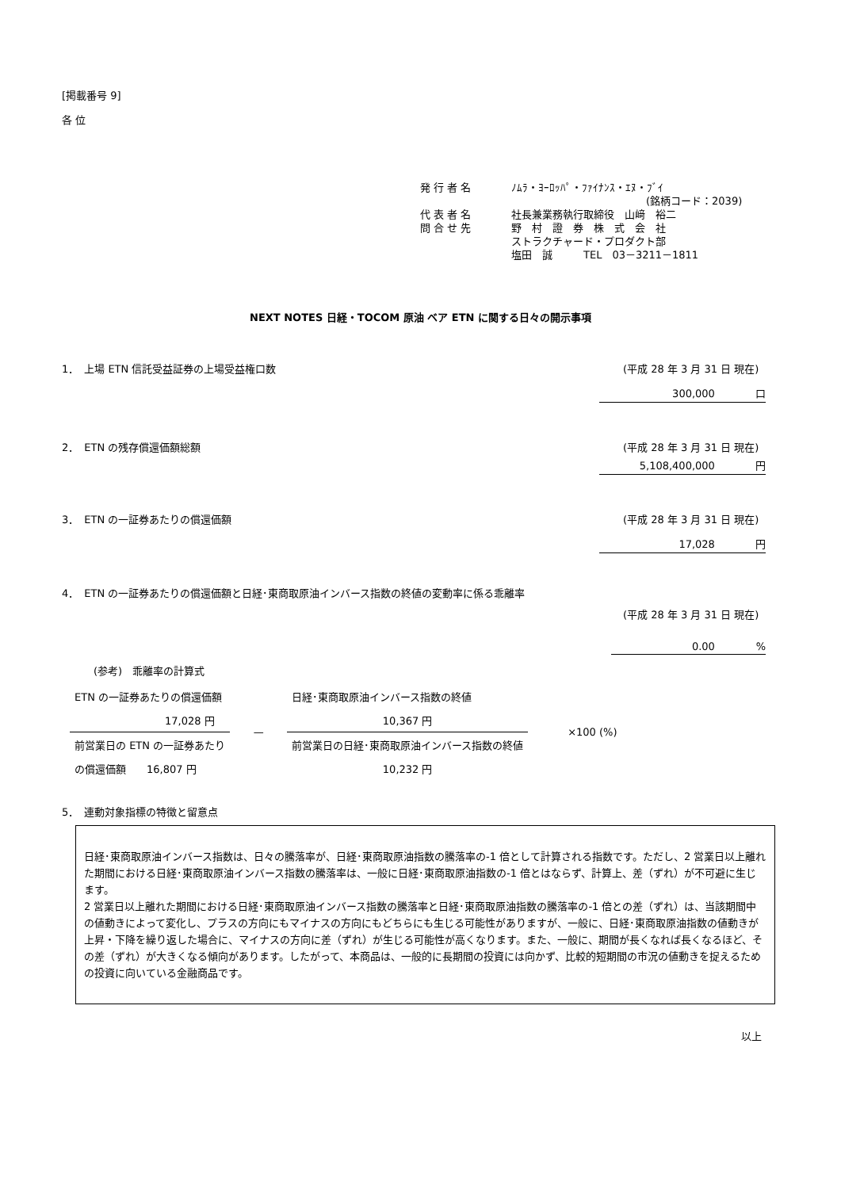[掲載番号 9]
各 位
発 行 者 名 ﾉﾑﾗ・ﾖｰﾛｯﾊﾟ・ﾌｧｲﾅﾝｽ・ｴﾇ・ﾌﾞｲ
(銘柄コード：2039)
代 表 者 名 社長兼業務執行取締役　山﨑　裕二
問 合 せ 先 野　村　證　券　株　式　会　社
ストラクチャード・プロダクト部
塩田　誠　　　TEL　03－3211－1811
NEXT NOTES 日経・TOCOM 原油 ベア ETN に関する日々の開示事項
1．　上場 ETN 信託受益証券の上場受益権口数 (平成 28 年 3 月 31 日 現在)
300,000 口
2．　ETN の残存償還価額総額 (平成 28 年 3 月 31 日 現在)
5,108,400,000 円
3．　ETN の一証券あたりの償還価額 (平成 28 年 3 月 31 日 現在)
17,028 円
4．　ETN の一証券あたりの償還価額と日経･東商取原油インバース指数の終値の変動率に係る乖離率
(平成 28 年 3 月 31 日 現在)
0.00 %
(参考)　乖離率の計算式
| ETN の一証券あたりの償還価額 | — | 日経･東商取原油インバース指数の終値 | ×100 (%) |
| 17,028 円 | | 10,367 円 | |
| 前営業日の ETN の一証券あたり | | 前営業日の日経･東商取原油インバース指数の終値 | |
| の償還価額 16,807 円 | | 10,232 円 | |
5．　連動対象指標の特徴と留意点
日経･東商取原油インバース指数は、日々の騰落率が、日経･東商取原油指数の騰落率の-1 倍として計算される指数です。ただし、2 営業日以上離れた期間における日経･東商取原油インバース指数の騰落率は、一般に日経･東商取原油指数の-1 倍とはならず、計算上、差（ずれ）が不可避に生じます。
2 営業日以上離れた期間における日経･東商取原油インバース指数の騰落率と日経･東商取原油指数の騰落率の-1 倍との差（ずれ）は、当該期間中の値動きによって変化し、プラスの方向にもマイナスの方向にもどちらにも生じる可能性がありますが、一般に、日経･東商取原油指数の値動きが上昇・下降を繰り返した場合に、マイナスの方向に差（ずれ）が生じる可能性が高くなります。また、一般に、期間が長くなれば長くなるほど、その差（ずれ）が大きくなる傾向があります。したがって、本商品は、一般的に長期間の投資には向かず、比較的短期間の市況の値動きを捉えるための投資に向いている金融商品です。
以上